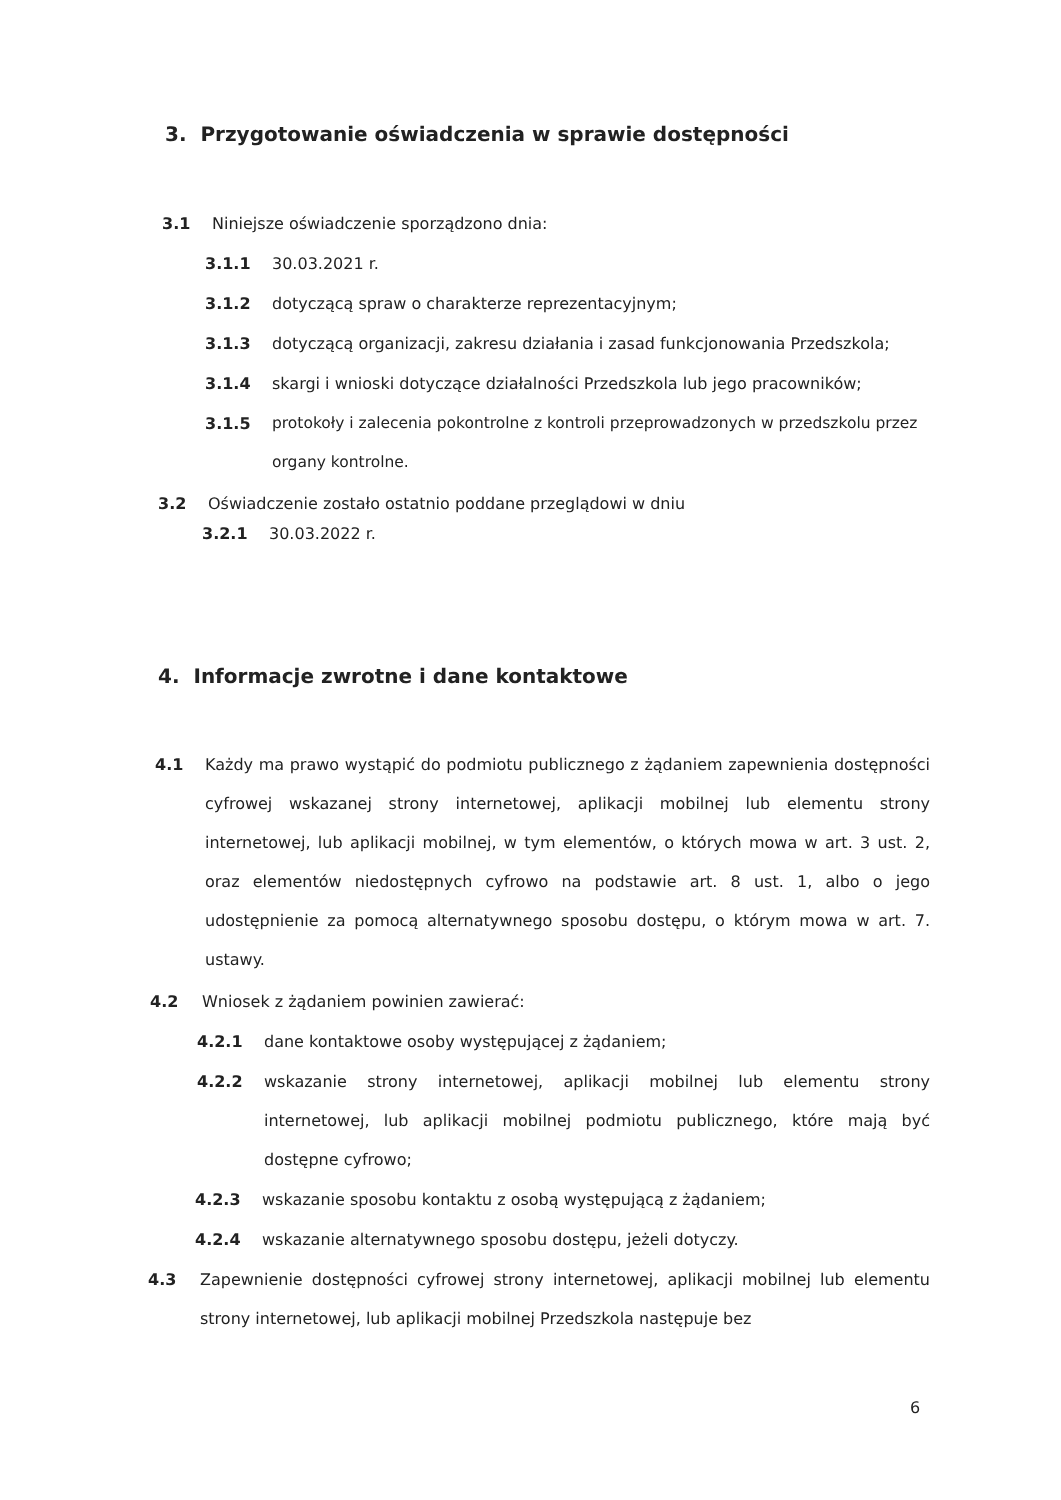3. Przygotowanie oświadczenia w sprawie dostępności
3.1 Niniejsze oświadczenie sporządzono dnia:
3.1.1 30.03.2021 r.
3.1.2 dotyczącą spraw o charakterze reprezentacyjnym;
3.1.3 dotyczącą organizacji, zakresu działania i zasad funkcjonowania Przedszkola;
3.1.4 skargi i wnioski dotyczące działalności Przedszkola lub jego pracowników;
3.1.5 protokoły i zalecenia pokontrolne z kontroli przeprowadzonych w przedszkolu przez organy kontrolne.
3.2 Oświadczenie zostało ostatnio poddane przeglądowi w dniu
3.2.1 30.03.2022 r.
4. Informacje zwrotne i dane kontaktowe
4.1 Każdy ma prawo wystąpić do podmiotu publicznego z żądaniem zapewnienia dostępności cyfrowej wskazanej strony internetowej, aplikacji mobilnej lub elementu strony internetowej, lub aplikacji mobilnej, w tym elementów, o których mowa w art. 3 ust. 2, oraz elementów niedostępnych cyfrowo na podstawie art. 8 ust. 1, albo o jego udostępnienie za pomocą alternatywnego sposobu dostępu, o którym mowa w art. 7. ustawy.
4.2 Wniosek z żądaniem powinien zawierać:
4.2.1 dane kontaktowe osoby występującej z żądaniem;
4.2.2 wskazanie strony internetowej, aplikacji mobilnej lub elementu strony internetowej, lub aplikacji mobilnej podmiotu publicznego, które mają być dostępne cyfrowo;
4.2.3 wskazanie sposobu kontaktu z osobą występującą z żądaniem;
4.2.4 wskazanie alternatywnego sposobu dostępu, jeżeli dotyczy.
4.3 Zapewnienie dostępności cyfrowej strony internetowej, aplikacji mobilnej lub elementu strony internetowej, lub aplikacji mobilnej Przedszkola następuje bez
6